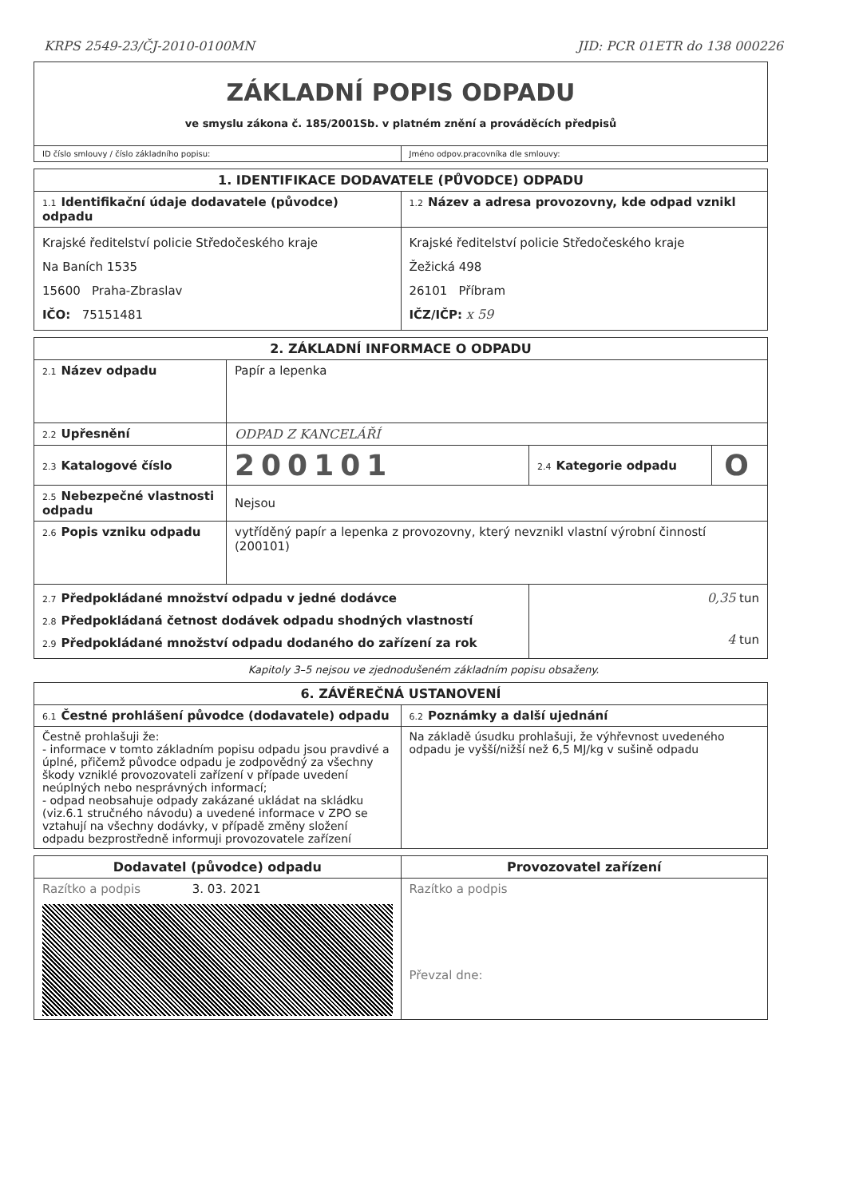KRPS 2549-23/ČJ-2010-0100MN JID: PCR 01ETR do 138 000226
| ZÁKLADNÍ POPIS ODPADU ve smyslu zákona č. 185/2001Sb. v platném znění a prováděcích předpisů | |
| ID číslo smlouvy / číslo základního popisu: | Jméno odpov.pracovníka dle smlouvy: |
| 1. IDENTIFIKACE DODAVATELE (PŮVODCE) ODPADU | |
| --- | --- |
| 1.1 Identifikační údaje dodavatele (původce) odpadu | 1.2 Název a adresa provozovny, kde odpad vznikl |
| Krajské ředitelství policie Středočeského kraje Na Baních 1535 15600 Praha-Zbraslav IČO: 75151481 | Krajské ředitelství policie Středočeského kraje Žežická 498 26101 Příbram IČZ/IČP: x 59 |
| 2. ZÁKLADNÍ INFORMACE O ODPADU | | | |
| --- | --- | --- | --- |
| 2.1 Název odpadu | Papír a lepenka | | |
| 2.2 Upřesnění | ODPAD Z KANCELÁŘÍ | | |
| 2.3 Katalogové číslo | 200101 | 2.4 Kategorie odpadu | O |
| 2.5 Nebezpečné vlastnosti odpadu | Nejsou | | |
| 2.6 Popis vzniku odpadu | vytříděný papír a lepenka z provozovny, který nevznikl vlastní výrobní činností (200101) | | |
| 2.7 Předpokládané množství odpadu v jedné dodávce 2.8 Předpokládaná četnost dodávek odpadu shodných vlastností 2.9 Předpokládané množství odpadu dodaného do zařízení za rok | | 0,35 tun 4 tun | |
Kapitoly 3–5 nejsou ve zjednodušeném základním popisu obsaženy.
| 6. ZÁVĚREČNÁ USTANOVENÍ | |
| --- | --- |
| 6.1 Čestné prohlášení původce (dodavatele) odpadu | 6.2 Poznámky a další ujednání |
| Čestně prohlašuji že: - informace v tomto základním popisu odpadu jsou pravdivé a úplné, přičemž původce odpadu je zodpovědný za všechny škody vzniklé provozovateli zařízení v případe uvedení neúplných nebo nesprávných informací; - odpad neobsahuje odpady zakázané ukládat na skládku (viz.6.1 stručného návodu) a uvedené informace v ZPO se vztahují na všechny dodávky, v případě změny složení odpadu bezprostředně informuji provozovatele zařízení | Na základě úsudku prohlašuji, že výhřevnost uvedeného odpadu je vyšší/nižší než 6,5 MJ/kg v sušině odpadu |
| Dodavatel (původce) odpadu | Provozovatel zařízení |
| --- | --- |
| Razítko a podpis 3. 03. 2021 | Razítko a podpis Převzal dne: |